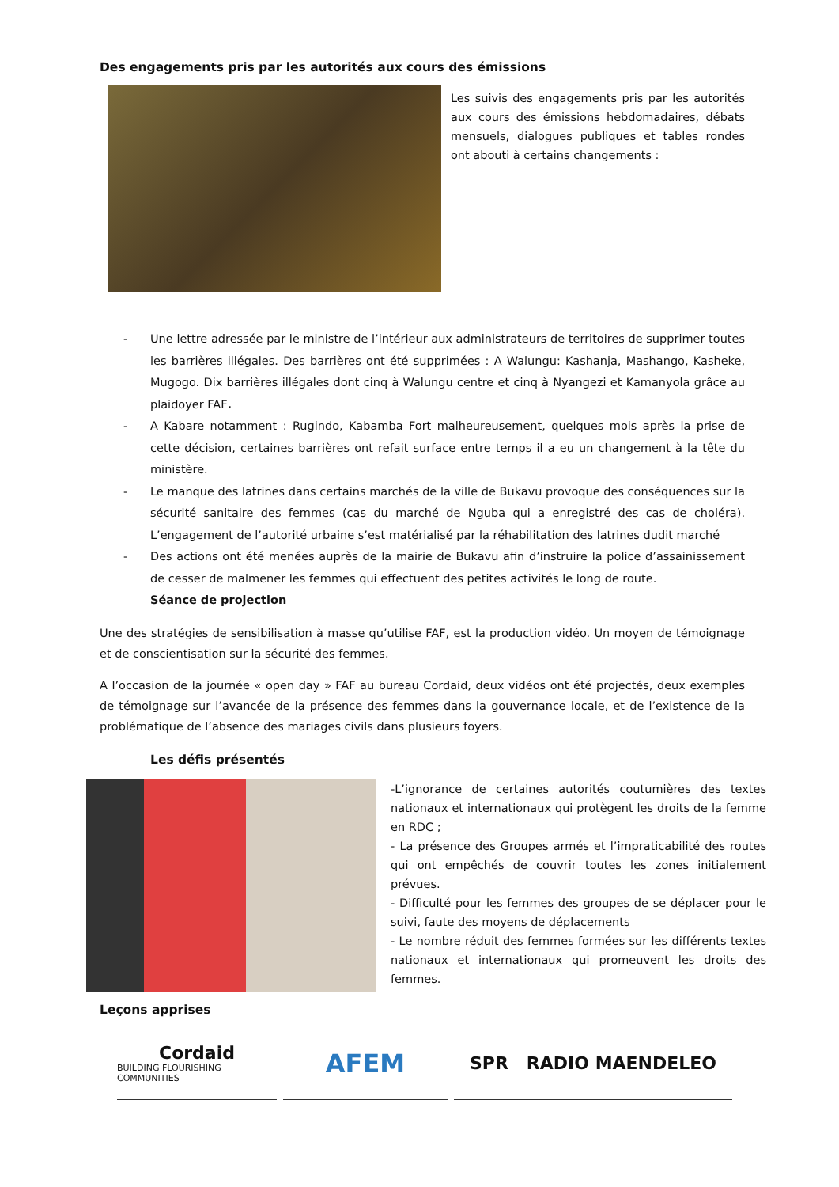Des engagements pris par les autorités aux cours des émissions
Les suivis des engagements pris par les autorités aux cours des émissions hebdomadaires, débats mensuels, dialogues publiques et tables rondes ont abouti à certains changements :
- Une lettre adressée par le ministre de l’intérieur aux administrateurs de territoires de supprimer toutes les barrières illégales. Des barrières ont été supprimées : A Walungu: Kashanja, Mashango, Kasheke, Mugogo. Dix barrières illégales dont cinq à Walungu centre et cinq à Nyangezi et Kamanyola grâce au plaidoyer FAF.
- A Kabare notamment : Rugindo, Kabamba Fort malheureusement, quelques mois après la prise de cette décision, certaines barrières ont refait surface entre temps il a eu un changement à la tête du ministère.
- Le manque des latrines dans certains marchés de la ville de Bukavu provoque des conséquences sur la sécurité sanitaire des femmes (cas du marché de Nguba qui a enregistré des cas de choléra). L’engagement de l’autorité urbaine s’est matérialisé par la réhabilitation des latrines dudit marché
- Des actions ont été menées auprès de la mairie de Bukavu afin d’instruire la police d’assainissement de cesser de malmener les femmes qui effectuent des petites activités le long de route.
Séance de projection
Une des stratégies de sensibilisation à masse qu’utilise FAF, est la production vidéo. Un moyen de témoignage et de conscientisation sur la sécurité des femmes.
A l’occasion de la journée « open day » FAF au bureau Cordaid, deux vidéos ont été projectés, deux exemples de témoignage sur l’avancée de la présence des femmes dans la gouvernance locale, et de l’existence de la problématique de l’absence des mariages civils dans plusieurs foyers.
Les défis présentés
-L’ignorance de certaines autorités coutumières des textes nationaux et internationaux qui protègent les droits de la femme en RDC ;
- La présence des Groupes armés et l’impraticabilité des routes qui ont empêchés de couvrir toutes les zones initialement prévues.
- Difficulté pour les femmes des groupes de se déplacer pour le suivi, faute des moyens de déplacements
- Le nombre réduit des femmes formées sur les différents textes nationaux et internationaux qui promeuvent les droits des femmes.
Leçons apprises
Cordaid
BUILDING FLOURISHING COMMUNITIES
AFEM
SPR RADIO MAENDELEO